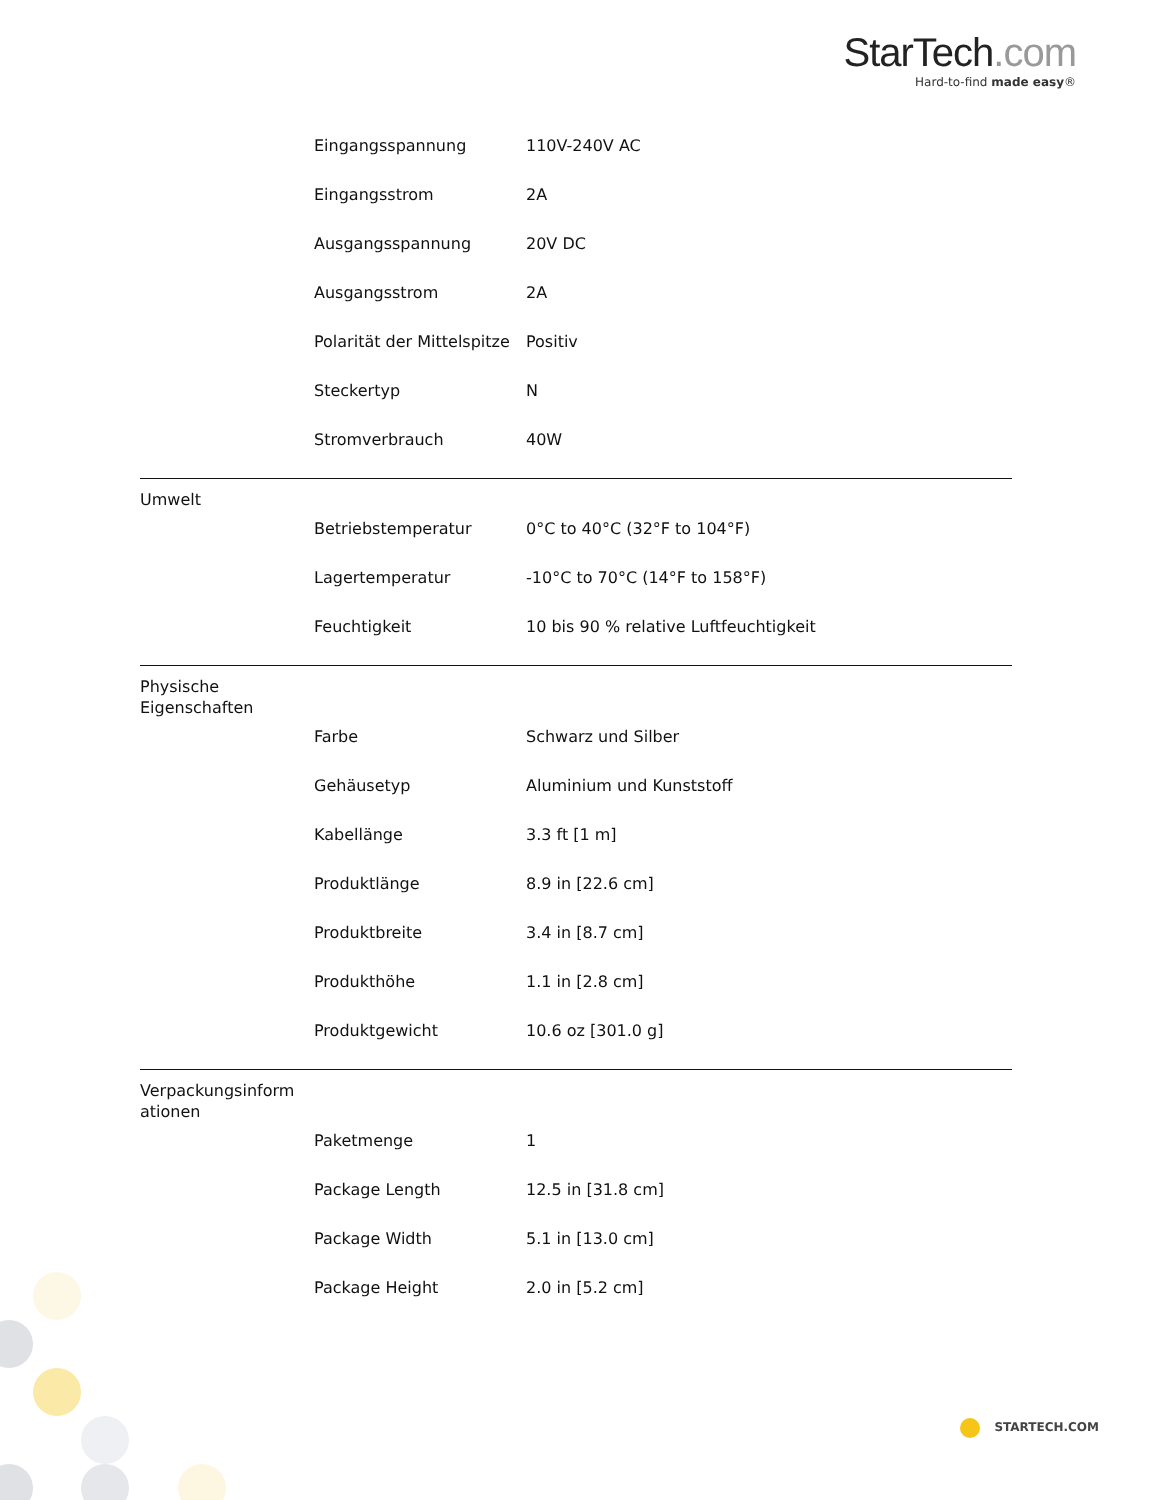StarTech.com
Hard-to-find made easy®
| | Eingangsspannung | 110V-240V AC |
| | Eingangsstrom | 2A |
| | Ausgangsspannung | 20V DC |
| | Ausgangsstrom | 2A |
| | Polarität der Mittelspitze | Positiv |
| | Steckertyp | N |
| | Stromverbrauch | 40W |
| Umwelt | | |
| | Betriebstemperatur | 0°C to 40°C (32°F to 104°F) |
| | Lagertemperatur | -10°C to 70°C (14°F to 158°F) |
| | Feuchtigkeit | 10 bis 90 % relative Luftfeuchtigkeit |
| Physische Eigenschaften | | |
| | Farbe | Schwarz und Silber |
| | Gehäusetyp | Aluminium und Kunststoff |
| | Kabellänge | 3.3 ft [1 m] |
| | Produktlänge | 8.9 in [22.6 cm] |
| | Produktbreite | 3.4 in [8.7 cm] |
| | Produkthöhe | 1.1 in [2.8 cm] |
| | Produktgewicht | 10.6 oz [301.0 g] |
| Verpackungsinform ationen | | |
| | Paketmenge | 1 |
| | Package Length | 12.5 in [31.8 cm] |
| | Package Width | 5.1 in [13.0 cm] |
| | Package Height | 2.0 in [5.2 cm] |
STARTECH.COM